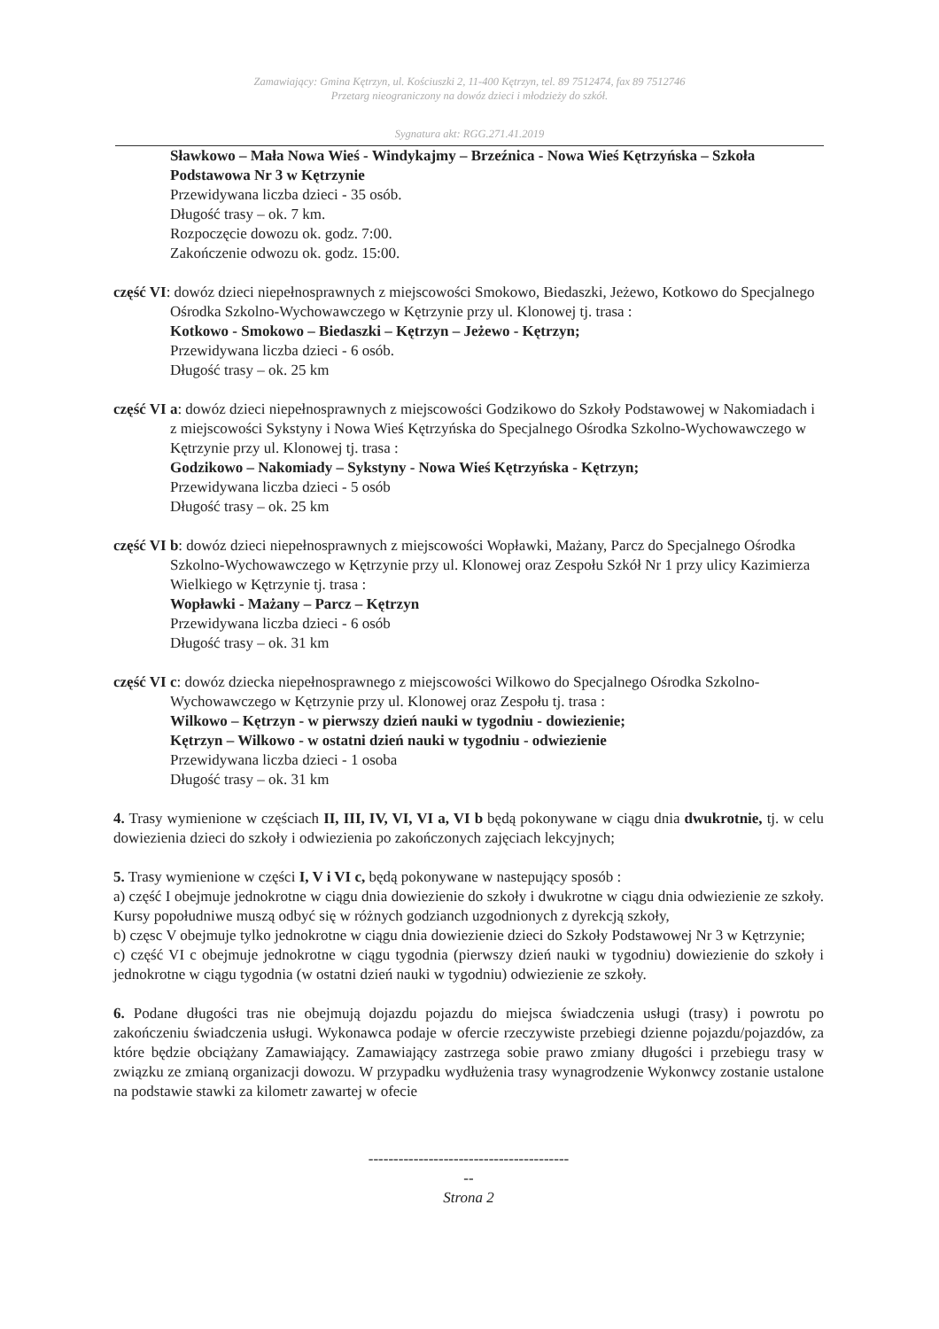Zamawiający: Gmina Kętrzyn, ul. Kościuszki 2, 11-400 Kętrzyn, tel. 89 7512474, fax 89 7512746
Przetarg nieograniczony na dowóz dzieci i młodzieży do szkół.
Sygnatura akt: RGG.271.41.2019
Sławkowo – Mała Nowa Wieś - Windykajmy – Brzeźnica - Nowa Wieś Kętrzyńska – Szkoła Podstawowa Nr 3 w Kętrzynie
Przewidywana liczba dzieci - 35 osób.
Długość trasy – ok. 7 km.
Rozpoczęcie dowozu ok. godz. 7:00.
Zakończenie odwozu ok. godz. 15:00.
część VI: dowóz dzieci niepełnosprawnych z miejscowości Smokowo, Biedaszki, Jeżewo, Kotkowo do Specjalnego Ośrodka Szkolno-Wychowawczego w Kętrzynie przy ul. Klonowej tj. trasa :
Kotkowo - Smokowo – Biedaszki – Kętrzyn – Jeżewo - Kętrzyn;
Przewidywana liczba dzieci - 6 osób.
Długość trasy – ok. 25 km
część VI a: dowóz dzieci niepełnosprawnych z miejscowości Godzikowo do Szkoły Podstawowej w Nakomiadach i z miejscowości Sykstyny i Nowa Wieś Kętrzyńska do Specjalnego Ośrodka Szkolno-Wychowawczego w Kętrzynie przy ul. Klonowej tj. trasa :
Godzikowo – Nakomiady – Sykstyny - Nowa Wieś Kętrzyńska - Kętrzyn;
Przewidywana liczba dzieci - 5 osób
Długość trasy – ok. 25 km
część VI b: dowóz dzieci niepełnosprawnych z miejscowości Wopławki, Mażany, Parcz do Specjalnego Ośrodka Szkolno-Wychowawczego w Kętrzynie przy ul. Klonowej oraz Zespołu Szkół Nr 1 przy ulicy Kazimierza Wielkiego w Kętrzynie tj. trasa :
Wopławki - Mażany – Parcz – Kętrzyn
Przewidywana liczba dzieci - 6 osób
Długość trasy – ok. 31 km
część VI c: dowóz dziecka niepełnosprawnego z miejscowości Wilkowo do Specjalnego Ośrodka Szkolno-Wychowawczego w Kętrzynie przy ul. Klonowej oraz Zespołu tj. trasa :
Wilkowo – Kętrzyn - w pierwszy dzień nauki w tygodniu - dowiezienie;
Kętrzyn – Wilkowo - w ostatni dzień nauki w tygodniu - odwiezienie
Przewidywana liczba dzieci - 1 osoba
Długość trasy – ok. 31 km
4. Trasy wymienione w częściach II, III, IV, VI, VI a, VI b będą pokonywane w ciągu dnia dwukrotnie, tj. w celu dowiezienia dzieci do szkoły i odwiezienia po zakończonych zajęciach lekcyjnych;
5. Trasy wymienione w części I, V i VI c, będą pokonywane w nastepujący sposób :
a) część I obejmuje jednokrotne w ciągu dnia dowiezienie do szkoły i dwukrotne w ciągu dnia odwiezienie ze szkoły. Kursy popołudniwe muszą odbyć się w różnych godzianch uzgodnionych z dyrekcją szkoły,
b) częsc V obejmuje tylko jednokrotne w ciągu dnia dowiezienie dzieci do Szkoły Podstawowej Nr 3 w Kętrzynie;
c) część VI c obejmuje jednokrotne w ciągu tygodnia (pierwszy dzień nauki w tygodniu) dowiezienie do szkoły i jednokrotne w ciągu tygodnia (w ostatni dzień nauki w tygodniu) odwiezienie ze szkoły.
6. Podane długości tras nie obejmują dojazdu pojazdu do miejsca świadczenia usługi (trasy) i powrotu po zakończeniu świadczenia usługi. Wykonawca podaje w ofercie rzeczywiste przebiegi dzienne pojazdu/pojazdów, za które będzie obciążany Zamawiający. Zamawiający zastrzega sobie prawo zmiany długości i przebiegu trasy w związku ze zmianą organizacji dowozu. W przypadku wydłużenia trasy wynagrodzenie Wykonwcy zostanie ustalone na podstawie stawki za kilometr zawartej w ofecie
----------------------------------------
--
Strona 2